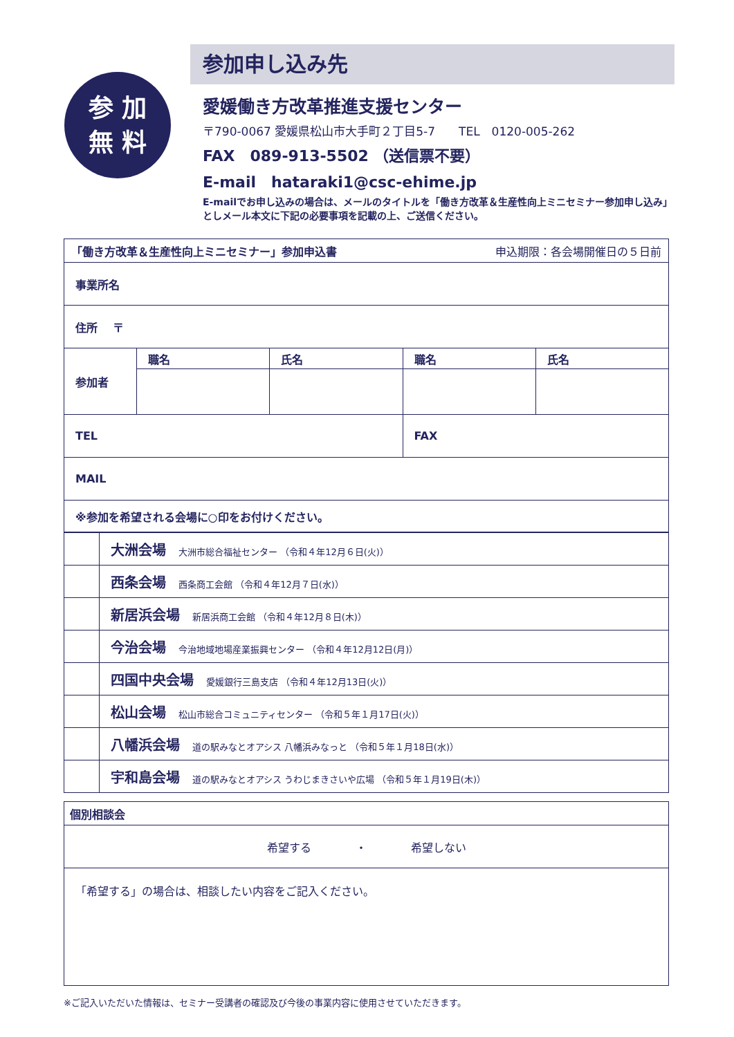参 加
無 料
参加申し込み先
愛媛働き方改革推進支援センター
〒790-0067 愛媛県松山市大手町２丁目5-7　　TEL　0120-005-262
FAX　089-913-5502 （送信票不要）
E-mail　hataraki1@csc-ehime.jp
E-mailでお申し込みの場合は、メールのタイトルを「働き方改革＆生産性向上ミニセミナー参加申し込み」としメール本文に下記の必要事項を記載の上、ご送信ください。
| 「働き方改革＆生産性向上ミニセミナー」参加申込書 申込期限：各会場開催日の５日前 | | | | |
| 事業所名 | | | | |
| 住所 〒 | | | | |
| 参加者 | 職名 | 氏名 | 職名 | 氏名 |
| TEL | | | FAX | |
| MAIL | | | | |
| ※参加を希望される会場に○印をお付けください。 | | | | |
| | 大洲会場 大洲市総合福祉センター （令和４年12月６日(火)） |
| | 西条会場 西条商工会館 （令和４年12月７日(水)） |
| | 新居浜会場 新居浜商工会館 （令和４年12月８日(木)） |
| | 今治会場 今治地域地場産業振興センター （令和４年12月12日(月)） |
| | 四国中央会場 愛媛銀行三島支店 （令和４年12月13日(火)） |
| | 松山会場 松山市総合コミュニティセンター （令和５年１月17日(火)） |
| | 八幡浜会場 道の駅みなとオアシス 八幡浜みなっと （令和５年１月18日(水)） |
| | 宇和島会場 道の駅みなとオアシス うわじまきさいや広場 （令和５年１月19日(木)） |
| 個別相談会 |
| 希望する ・ 希望しない |
| 「希望する」の場合は、相談したい内容をご記入ください。 |
※ご記入いただいた情報は、セミナー受講者の確認及び今後の事業内容に使用させていただきます。